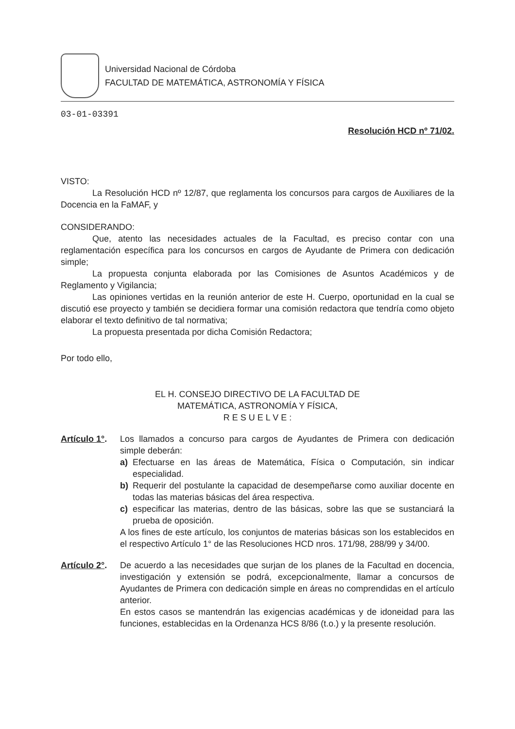Universidad Nacional de Córdoba
FACULTAD DE MATEMÁTICA, ASTRONOMÍA Y FÍSICA
03-01-03391
Resolución HCD nº 71/02.
VISTO:
La Resolución HCD nº 12/87, que reglamenta los concursos para cargos de Auxiliares de la Docencia en la FaMAF, y
CONSIDERANDO:
Que, atento las necesidades actuales de la Facultad, es preciso contar con una reglamentación específica para los concursos en cargos de Ayudante de Primera con dedicación simple;
La propuesta conjunta elaborada por las Comisiones de Asuntos Académicos y de Reglamento y Vigilancia;
Las opiniones vertidas en la reunión anterior de este H. Cuerpo, oportunidad en la cual se discutió ese proyecto y también se decidiera formar una comisión redactora que tendría como objeto elaborar el texto definitivo de tal normativa;
La propuesta presentada por dicha Comisión Redactora;
Por todo ello,
EL H. CONSEJO DIRECTIVO DE LA FACULTAD DE
MATEMÁTICA, ASTRONOMÍA Y FÍSICA,
R E S U E L V E :
Artículo 1°.
Los llamados a concurso para cargos de Ayudantes de Primera con dedicación simple deberán:
a) Efectuarse en las áreas de Matemática, Física o Computación, sin indicar especialidad.
b) Requerir del postulante la capacidad de desempeñarse como auxiliar docente en todas las materias básicas del área respectiva.
c) especificar las materias, dentro de las básicas, sobre las que se sustanciará la prueba de oposición.
A los fines de este artículo, los conjuntos de materias básicas son los establecidos en el respectivo Artículo 1° de las Resoluciones HCD nros. 171/98, 288/99 y 34/00.
Artículo 2°.
De acuerdo a las necesidades que surjan de los planes de la Facultad en docencia, investigación y extensión se podrá, excepcionalmente, llamar a concursos de Ayudantes de Primera con dedicación simple en áreas no comprendidas en el artículo anterior.
En estos casos se mantendrán las exigencias académicas y de idoneidad para las funciones, establecidas en la Ordenanza HCS 8/86 (t.o.) y la presente resolución.